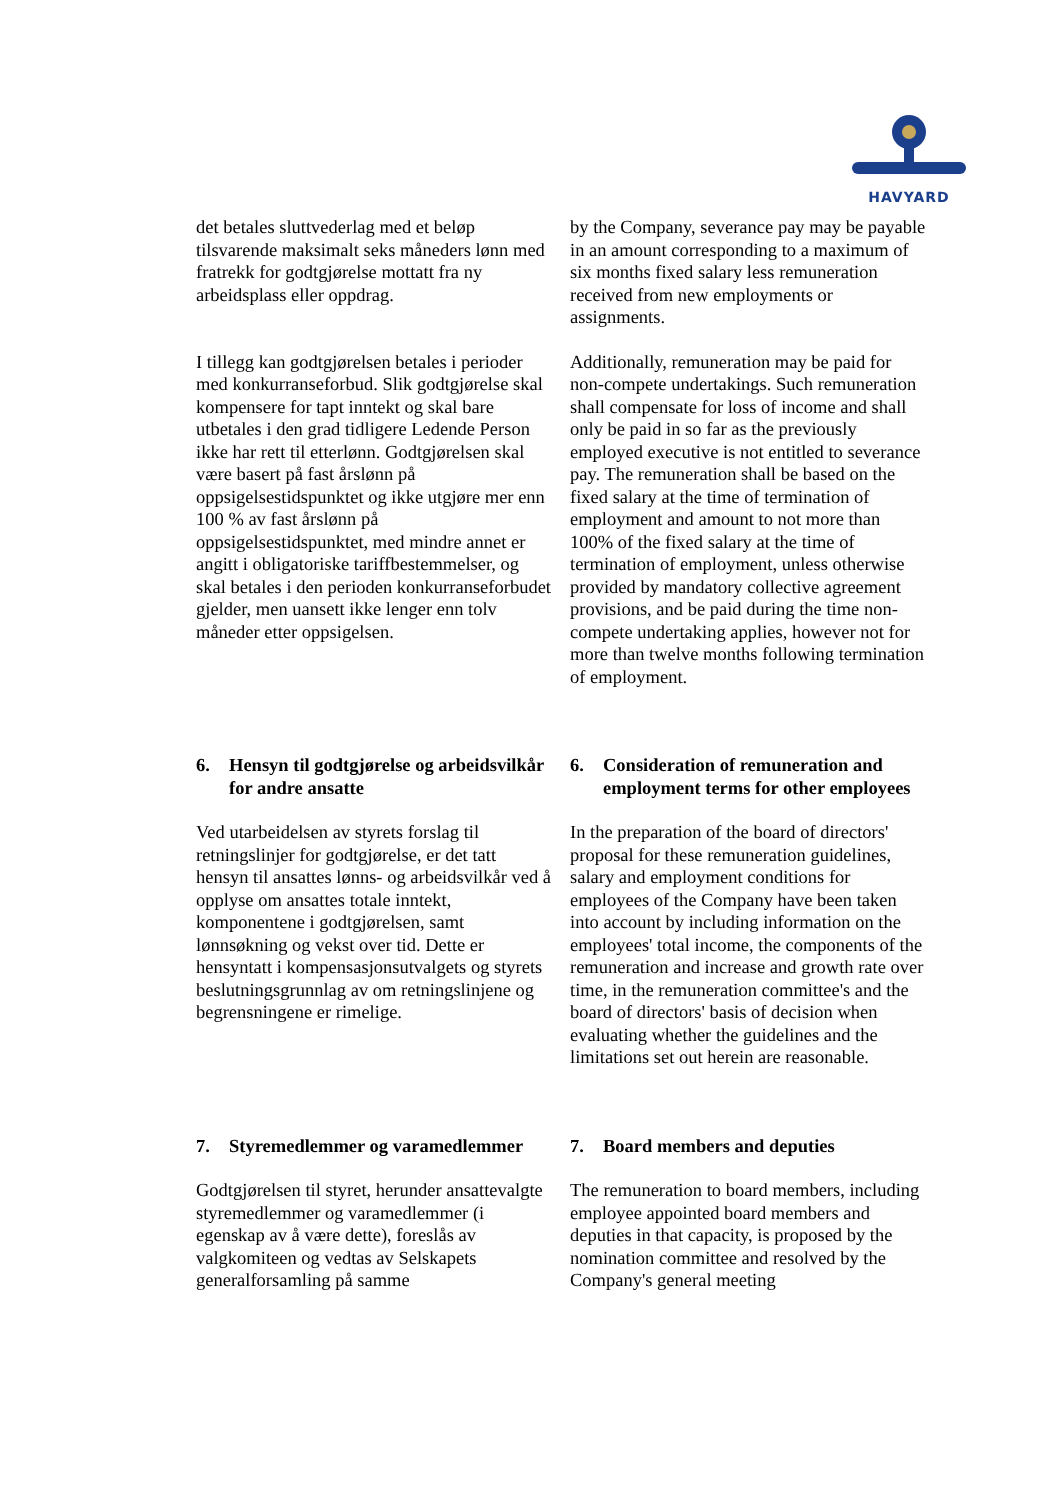HAVYARD
det betales sluttvederlag med et beløp tilsvarende maksimalt seks måneders lønn med fratrekk for godtgjørelse mottatt fra ny arbeidsplass eller oppdrag.
by the Company, severance pay may be payable in an amount corresponding to a maximum of six months fixed salary less remuneration received from new employments or assignments.
I tillegg kan godtgjørelsen betales i perioder med konkurranseforbud. Slik godtgjørelse skal kompensere for tapt inntekt og skal bare utbetales i den grad tidligere Ledende Person ikke har rett til etterlønn. Godtgjørelsen skal være basert på fast årslønn på oppsigelsestidspunktet og ikke utgjøre mer enn 100 % av fast årslønn på oppsigelsestidspunktet, med mindre annet er angitt i obligatoriske tariffbestemmelser, og skal betales i den perioden konkurranseforbudet gjelder, men uansett ikke lenger enn tolv måneder etter oppsigelsen.
Additionally, remuneration may be paid for non-compete undertakings. Such remuneration shall compensate for loss of income and shall only be paid in so far as the previously employed executive is not entitled to severance pay. The remuneration shall be based on the fixed salary at the time of termination of employment and amount to not more than 100% of the fixed salary at the time of termination of employment, unless otherwise provided by mandatory collective agreement provisions, and be paid during the time non-compete undertaking applies, however not for more than twelve months following termination of employment.
6. Hensyn til godtgjørelse og arbeidsvilkår for andre ansatte
6. Consideration of remuneration and employment terms for other employees
Ved utarbeidelsen av styrets forslag til retningslinjer for godtgjørelse, er det tatt hensyn til ansattes lønns- og arbeidsvilkår ved å opplyse om ansattes totale inntekt, komponentene i godtgjørelsen, samt lønnsøkning og vekst over tid. Dette er hensyntatt i kompensasjonsutvalgets og styrets beslutningsgrunnlag av om retningslinjene og begrensningene er rimelige.
In the preparation of the board of directors' proposal for these remuneration guidelines, salary and employment conditions for employees of the Company have been taken into account by including information on the employees' total income, the components of the remuneration and increase and growth rate over time, in the remuneration committee's and the board of directors' basis of decision when evaluating whether the guidelines and the limitations set out herein are reasonable.
7. Styremedlemmer og varamedlemmer
7. Board members and deputies
Godtgjørelsen til styret, herunder ansattevalgte styremedlemmer og varamedlemmer (i egenskap av å være dette), foreslås av valgkomiteen og vedtas av Selskapets generalforsamling på samme
The remuneration to board members, including employee appointed board members and deputies in that capacity, is proposed by the nomination committee and resolved by the Company's general meeting